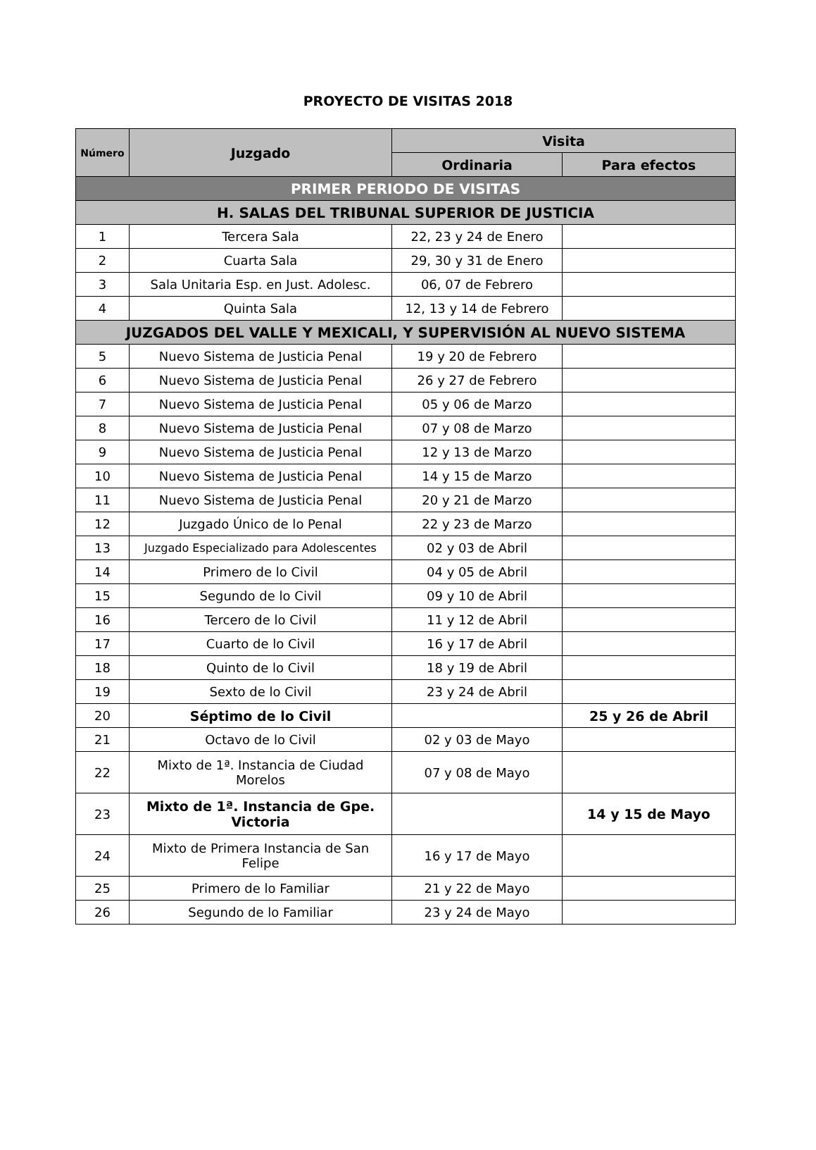PROYECTO DE VISITAS 2018
| Número | Juzgado | Visita | |
| --- | --- | --- | --- |
| | | Ordinaria | Para efectos |
| PRIMER PERIODO DE VISITAS | | | |
| H. SALAS DEL TRIBUNAL SUPERIOR DE JUSTICIA | | | |
| 1 | Tercera Sala | 22, 23 y 24 de Enero | |
| 2 | Cuarta Sala | 29, 30 y 31 de Enero | |
| 3 | Sala Unitaria Esp. en Just. Adolesc. | 06, 07 de Febrero | |
| 4 | Quinta Sala | 12, 13 y 14 de Febrero | |
| JUZGADOS DEL VALLE Y MEXICALI, Y SUPERVISIÓN AL NUEVO SISTEMA | | | |
| 5 | Nuevo Sistema de Justicia Penal | 19 y 20 de Febrero | |
| 6 | Nuevo Sistema de Justicia Penal | 26 y 27 de Febrero | |
| 7 | Nuevo Sistema de Justicia Penal | 05 y 06 de Marzo | |
| 8 | Nuevo Sistema de Justicia Penal | 07 y 08 de Marzo | |
| 9 | Nuevo Sistema de Justicia Penal | 12 y 13 de Marzo | |
| 10 | Nuevo Sistema de Justicia Penal | 14 y 15 de Marzo | |
| 11 | Nuevo Sistema de Justicia Penal | 20 y 21 de Marzo | |
| 12 | Juzgado Único de lo Penal | 22 y 23 de Marzo | |
| 13 | Juzgado Especializado para Adolescentes | 02 y 03 de Abril | |
| 14 | Primero de lo Civil | 04 y 05 de Abril | |
| 15 | Segundo de lo Civil | 09 y 10 de Abril | |
| 16 | Tercero de lo Civil | 11 y 12 de Abril | |
| 17 | Cuarto de lo Civil | 16 y 17 de Abril | |
| 18 | Quinto de lo Civil | 18 y 19 de Abril | |
| 19 | Sexto de lo Civil | 23 y 24 de Abril | |
| 20 | Séptimo de lo Civil | | 25 y 26 de Abril |
| 21 | Octavo de lo Civil | 02 y 03 de Mayo | |
| 22 | Mixto de 1ª. Instancia de Ciudad Morelos | 07 y 08 de Mayo | |
| 23 | Mixto de 1ª. Instancia de Gpe. Victoria | | 14 y 15 de Mayo |
| 24 | Mixto de Primera Instancia de San Felipe | 16 y 17 de Mayo | |
| 25 | Primero de lo Familiar | 21 y 22 de Mayo | |
| 26 | Segundo de lo Familiar | 23 y 24 de Mayo | |